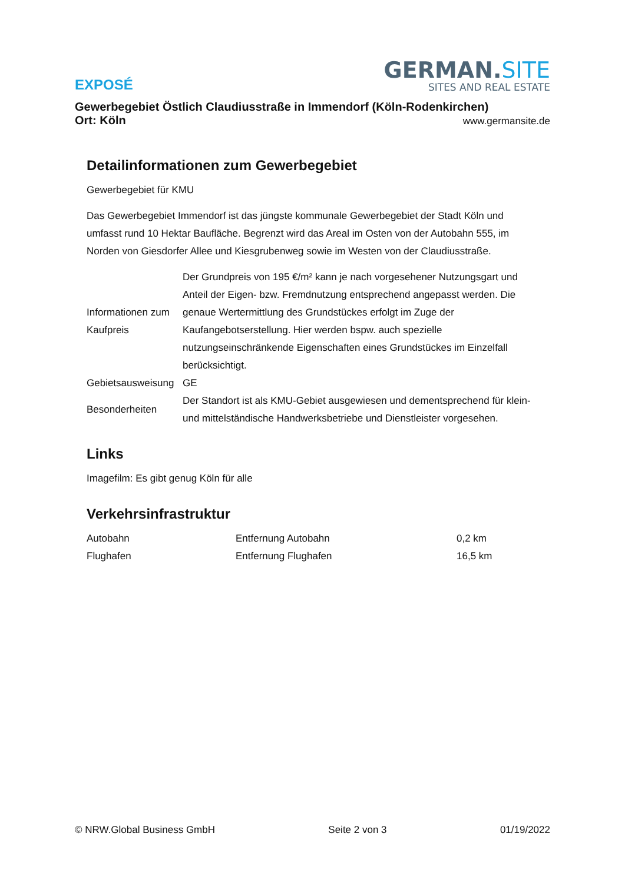EXPOSÉ
GERMAN.SITE
SITES AND REAL ESTATE
Gewerbegebiet Östlich Claudiusstraße in Immendorf (Köln-Rodenkirchen)
Ort: Köln www.germansite.de
Detailinformationen zum Gewerbegebiet
Gewerbegebiet für KMU
Das Gewerbegebiet Immendorf ist das jüngste kommunale Gewerbegebiet der Stadt Köln und umfasst rund 10 Hektar Baufläche. Begrenzt wird das Areal im Osten von der Autobahn 555, im Norden von Giesdorfer Allee und Kiesgrubenweg sowie im Westen von der Claudiusstraße.
| Informationen zum Kaufpreis | Der Grundpreis von 195 €/m² kann je nach vorgesehener Nutzungsgart und Anteil der Eigen- bzw. Fremdnutzung entsprechend angepasst werden. Die genaue Wertermittlung des Grundstückes erfolgt im Zuge der Kaufangebotserstellung. Hier werden bspw. auch spezielle nutzungseinschränkende Eigenschaften eines Grundstückes im Einzelfall berücksichtigt. |
| Gebietsausweisung | GE |
| Besonderheiten | Der Standort ist als KMU-Gebiet ausgewiesen und dementsprechend für klein- und mittelständische Handwerksbetriebe und Dienstleister vorgesehen. |
Links
Imagefilm: Es gibt genug Köln für alle
Verkehrsinfrastruktur
| Autobahn | Entfernung Autobahn | 0,2 km |
| Flughafen | Entfernung Flughafen | 16,5 km |
© NRW.Global Business GmbH Seite 2 von 3 01/19/2022